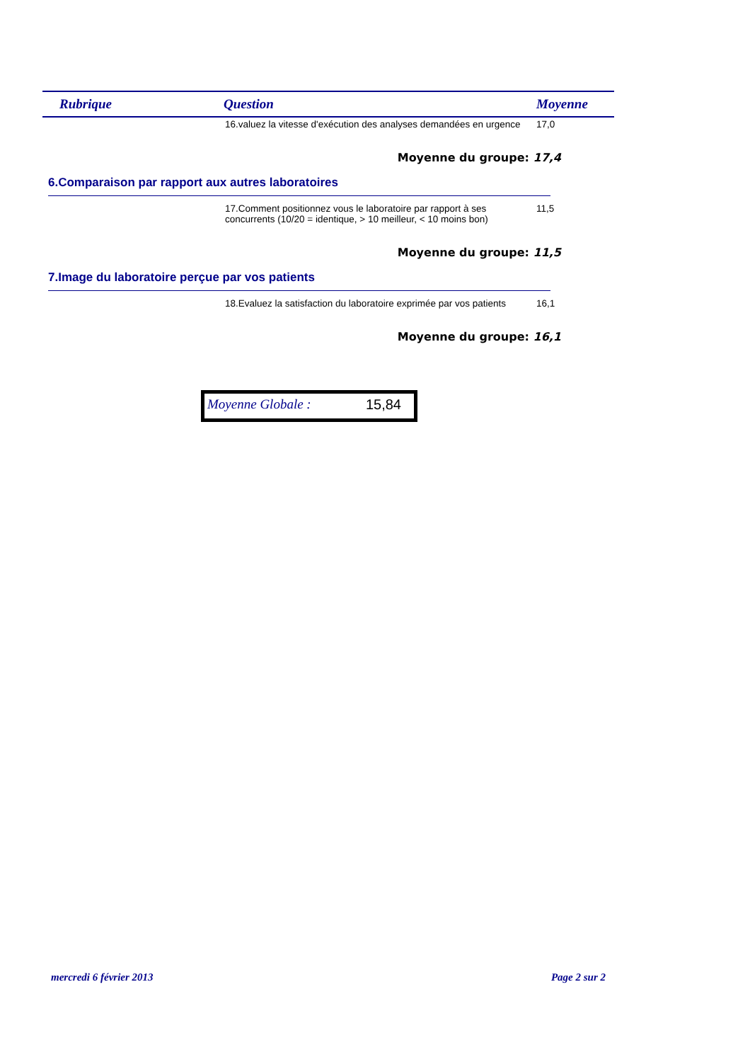| Rubrique | Question | Moyenne |
| --- | --- | --- |
16.valuez la vitesse d'exécution des analyses demandées en urgence
17,0
Moyenne du groupe: 17,4
6.Comparaison par rapport aux autres laboratoires
17.Comment positionnez vous le laboratoire par rapport à ses concurrents (10/20 = identique, > 10 meilleur, < 10 moins bon)
11,5
Moyenne du groupe: 11,5
7.Image du laboratoire perçue par vos patients
18.Evaluez la satisfaction du laboratoire exprimée par vos patients
16,1
Moyenne du groupe: 16,1
Moyenne Globale : 15,84
mercredi 6 février 2013 Page 2 sur 2